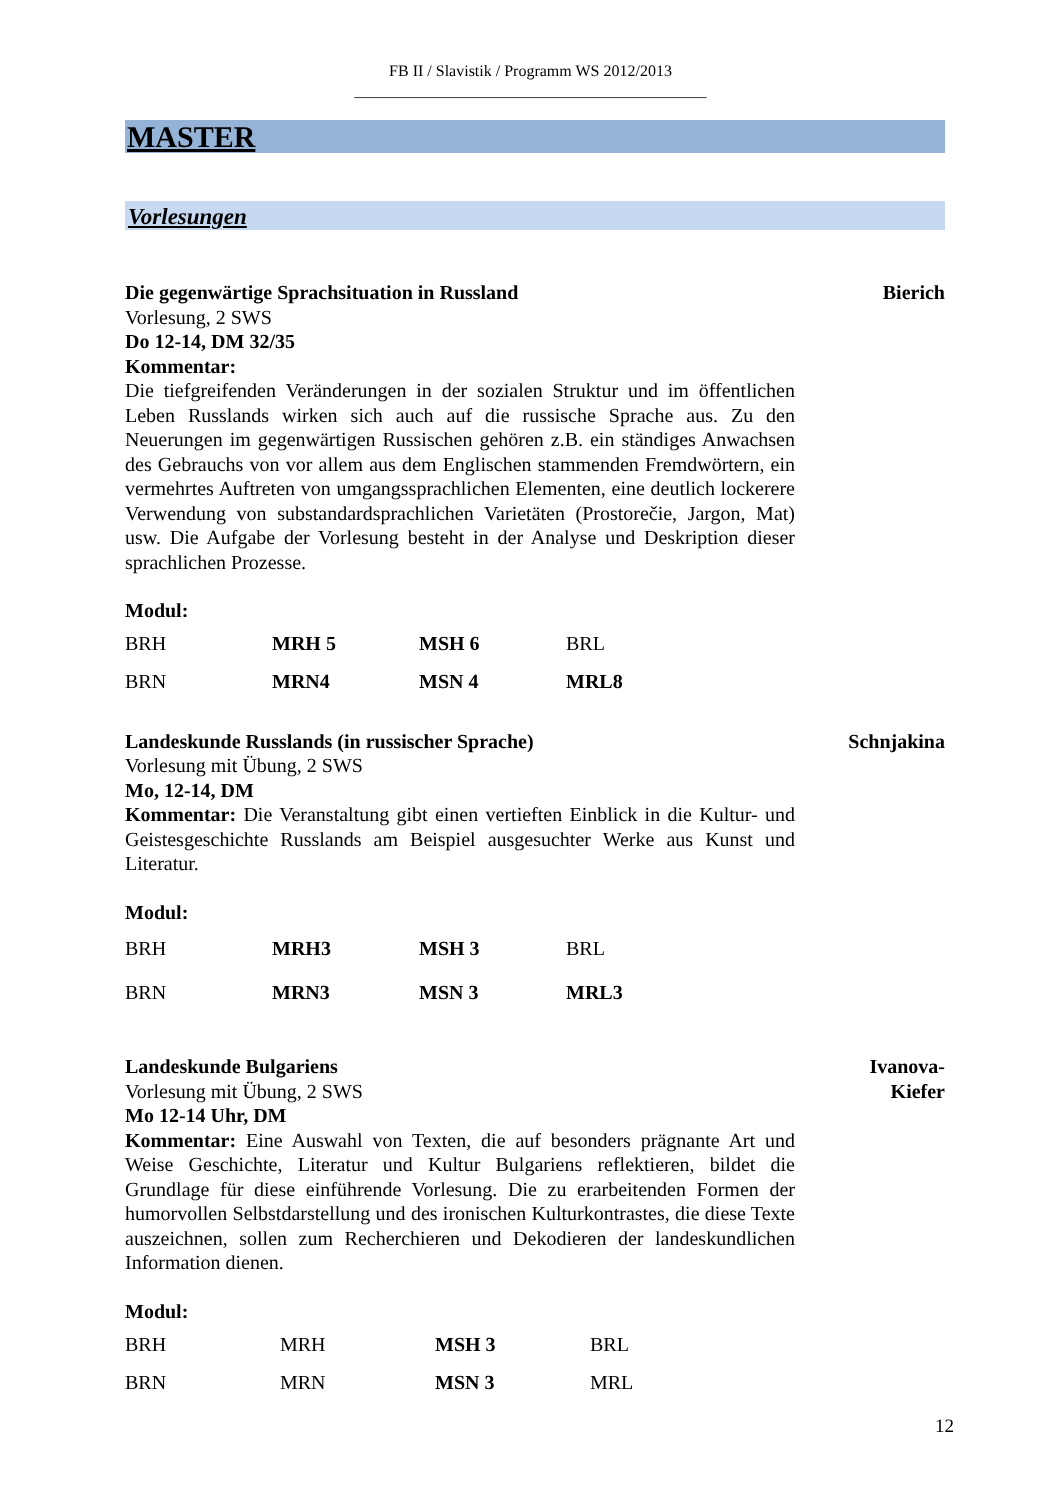FB II / Slavistik / Programm WS 2012/2013
____________________________________________
MASTER
Vorlesungen
Die gegenwärtige Sprachsituation in Russland Bierich
Vorlesung, 2 SWS
Do 12-14, DM 32/35
Kommentar:
Die tiefgreifenden Veränderungen in der sozialen Struktur und im öffentlichen Leben Russlands wirken sich auch auf die russische Sprache aus. Zu den Neuerungen im gegenwärtigen Russischen gehören z.B. ein ständiges Anwachsen des Gebrauchs von vor allem aus dem Englischen stammenden Fremdwörtern, ein vermehrtes Auftreten von umgangssprachlichen Elementen, eine deutlich lockerere Verwendung von substandardsprachlichen Varietäten (Prostorečie, Jargon, Mat) usw. Die Aufgabe der Vorlesung besteht in der Analyse und Deskription dieser sprachlichen Prozesse.
Modul:
| BRH | MRH 5 | MSH 6 | BRL |
| BRN | MRN4 | MSN 4 | MRL8 |
Landeskunde Russlands (in russischer Sprache) Schnjakina
Vorlesung mit Übung, 2 SWS
Mo, 12-14, DM
Kommentar: Die Veranstaltung gibt einen vertieften Einblick in die Kultur- und Geistesgeschichte Russlands am Beispiel ausgesuchter Werke aus Kunst und Literatur.
Modul:
| BRH | MRH3 | MSH 3 | BRL |
| BRN | MRN3 | MSN 3 | MRL3 |
Landeskunde Bulgariens Ivanova-
Kiefer
Vorlesung mit Übung, 2 SWS
Mo 12-14 Uhr, DM
Kommentar: Eine Auswahl von Texten, die auf besonders prägnante Art und Weise Geschichte, Literatur und Kultur Bulgariens reflektieren, bildet die Grundlage für diese einführende Vorlesung. Die zu erarbeitenden Formen der humorvollen Selbstdarstellung und des ironischen Kulturkontrastes, die diese Texte auszeichnen, sollen zum Recherchieren und Dekodieren der landeskundlichen Information dienen.
Modul:
| BRH | MRH | MSH 3 | BRL |
| BRN | MRN | MSN 3 | MRL |
12